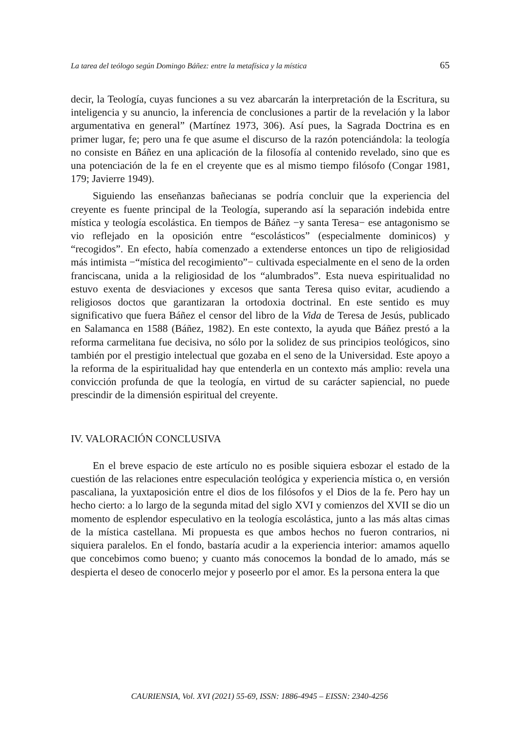La tarea del teólogo según Domingo Báñez: entre la metafísica y la mística 65
decir, la Teología, cuyas funciones a su vez abarcarán la interpretación de la Escritura, su inteligencia y su anuncio, la inferencia de conclusiones a partir de la revelación y la labor argumentativa en general” (Martínez 1973, 306). Así pues, la Sagrada Doctrina es en primer lugar, fe; pero una fe que asume el discurso de la razón potenciándola: la teología no consiste en Báñez en una aplicación de la filosofía al contenido revelado, sino que es una potenciación de la fe en el creyente que es al mismo tiempo filósofo (Congar 1981, 179; Javierre 1949).
Siguiendo las enseñanzas bañecianas se podría concluir que la experiencia del creyente es fuente principal de la Teología, superando así la separación indebida entre mística y teología escolástica. En tiempos de Báñez −y santa Teresa− ese antagonismo se vio reflejado en la oposición entre “escolásticos” (especialmente dominicos) y “recogidos”. En efecto, había comenzado a extenderse entonces un tipo de religiosidad más intimista −“mística del recogimiento”− cultivada especialmente en el seno de la orden franciscana, unida a la religiosidad de los “alumbrados”. Esta nueva espiritualidad no estuvo exenta de desviaciones y excesos que santa Teresa quiso evitar, acudiendo a religiosos doctos que garantizaran la ortodoxia doctrinal. En este sentido es muy significativo que fuera Báñez el censor del libro de la Vida de Teresa de Jesús, publicado en Salamanca en 1588 (Báñez, 1982). En este contexto, la ayuda que Báñez prestó a la reforma carmelitana fue decisiva, no sólo por la solidez de sus principios teológicos, sino también por el prestigio intelectual que gozaba en el seno de la Universidad. Este apoyo a la reforma de la espiritualidad hay que entenderla en un contexto más amplio: revela una convicción profunda de que la teología, en virtud de su carácter sapiencial, no puede prescindir de la dimensión espiritual del creyente.
IV. VALORACIÓN CONCLUSIVA
En el breve espacio de este artículo no es posible siquiera esbozar el estado de la cuestión de las relaciones entre especulación teológica y experiencia mística o, en versión pascaliana, la yuxtaposición entre el dios de los filósofos y el Dios de la fe. Pero hay un hecho cierto: a lo largo de la segunda mitad del siglo XVI y comienzos del XVII se dio un momento de esplendor especulativo en la teología escolástica, junto a las más altas cimas de la mística castellana. Mi propuesta es que ambos hechos no fueron contrarios, ni siquiera paralelos. En el fondo, bastaría acudir a la experiencia interior: amamos aquello que concebimos como bueno; y cuanto más conocemos la bondad de lo amado, más se despierta el deseo de conocerlo mejor y poseerlo por el amor. Es la persona entera la que
CAURIENSIA, Vol. XVI (2021) 55-69, ISSN: 1886-4945 – EISSN: 2340-4256